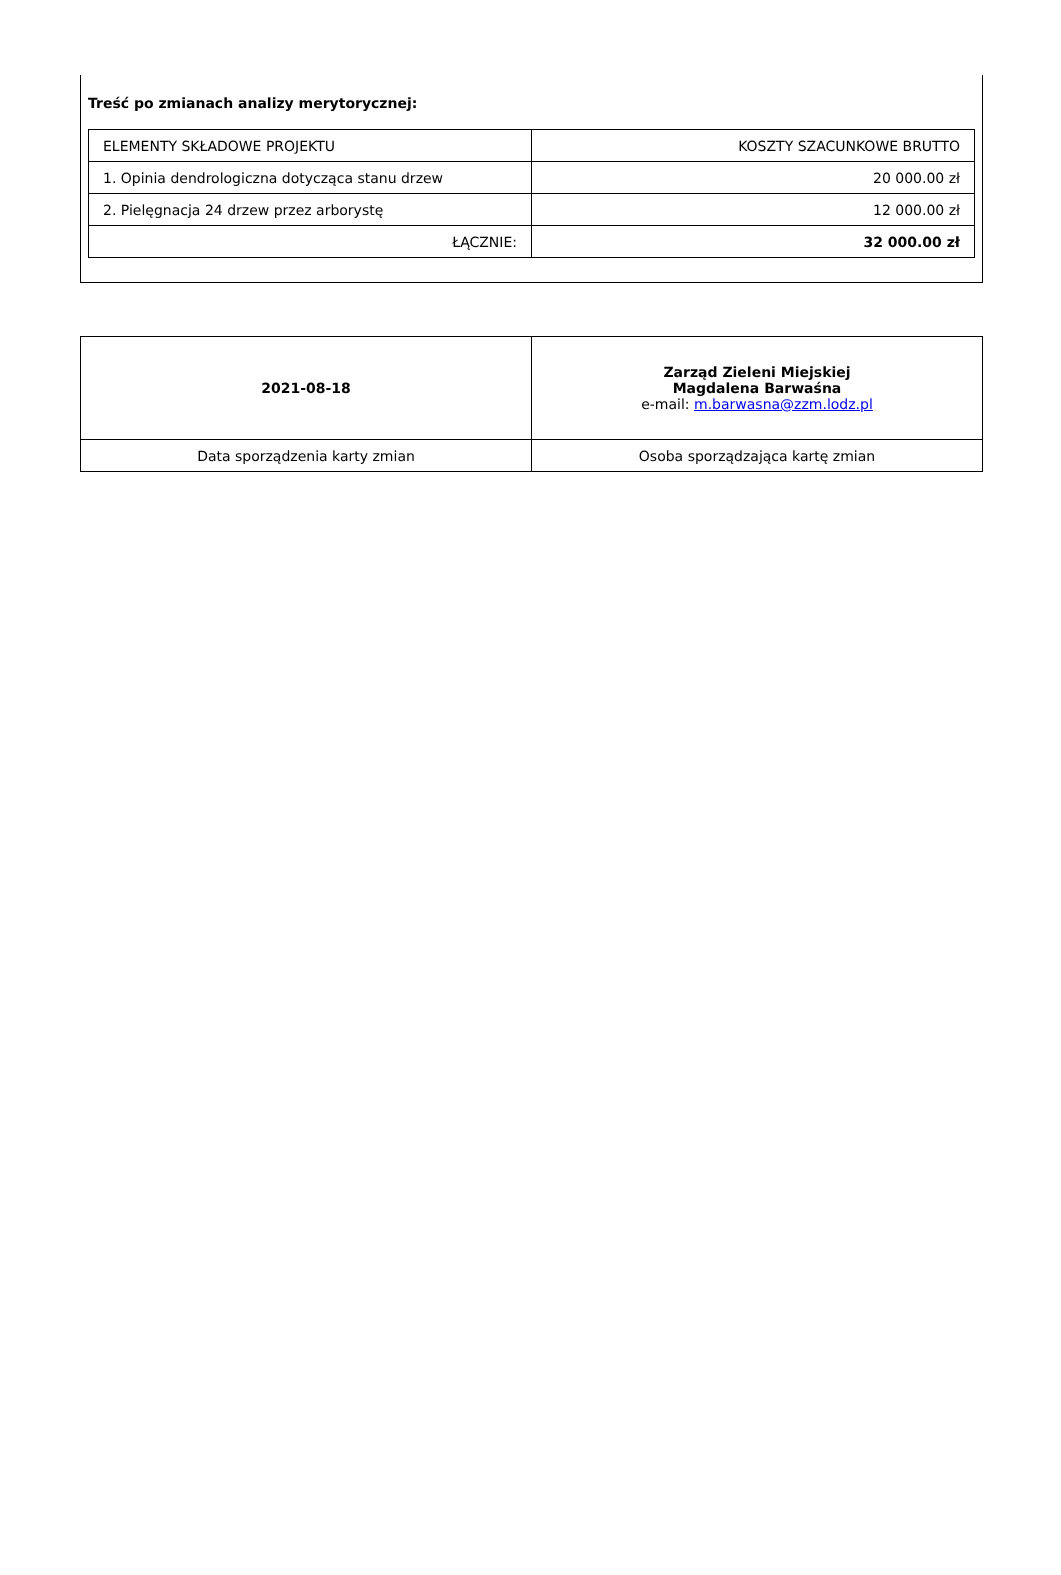Treść po zmianach analizy merytorycznej:
| ELEMENTY SKŁADOWE PROJEKTU | KOSZTY SZACUNKOWE BRUTTO |
| --- | --- |
| 1. Opinia dendrologiczna dotycząca stanu drzew | 20 000.00 zł |
| 2. Pielęgnacja 24 drzew przez arborystę | 12 000.00 zł |
| ŁĄCZNIE: | 32 000.00 zł |
| 2021-08-18 | Zarząd Zieleni Miejskiej Magdalena Barwaśna e-mail: m.barwasna@zzm.lodz.pl |
| Data sporządzenia karty zmian | Osoba sporządzająca kartę zmian |